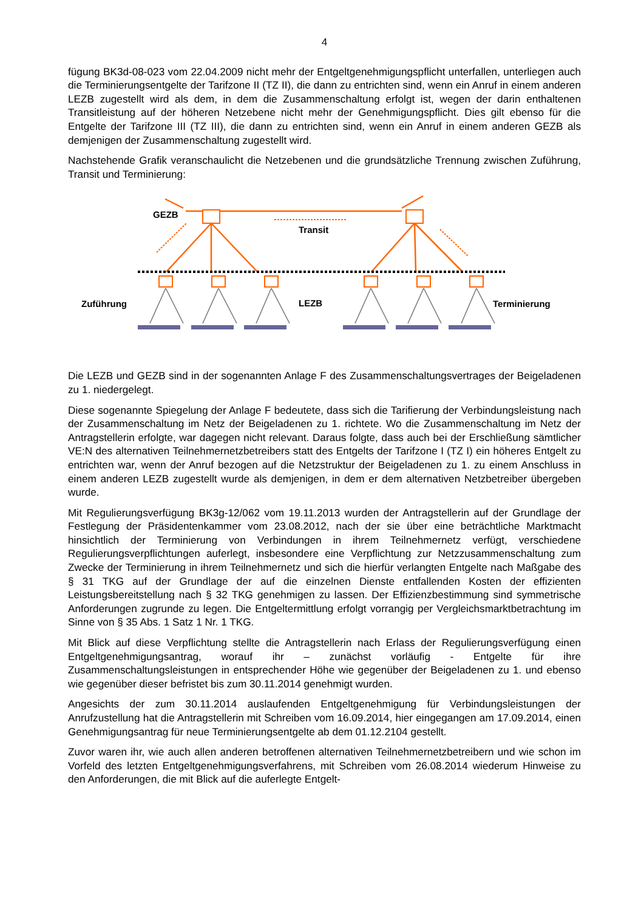4
fügung BK3d-08-023 vom 22.04.2009 nicht mehr der Entgeltgenehmigungspflicht unterfallen, unterliegen auch die Terminierungsentgelte der Tarifzone II (TZ II), die dann zu entrichten sind, wenn ein Anruf in einem anderen LEZB zugestellt wird als dem, in dem die Zusammenschaltung erfolgt ist, wegen der darin enthaltenen Transitleistung auf der höheren Netzebene nicht mehr der Genehmigungspflicht. Dies gilt ebenso für die Entgelte der Tarifzone III (TZ III), die dann zu entrichten sind, wenn ein Anruf in einem anderen GEZB als demjenigen der Zusammenschaltung zugestellt wird.
Nachstehende Grafik veranschaulicht die Netzebenen und die grundsätzliche Trennung zwischen Zuführung, Transit und Terminierung:
GEZB
Transit
Zuführung
LEZB
Terminierung
Die LEZB und GEZB sind in der sogenannten Anlage F des Zusammenschaltungsvertrages der Beigeladenen zu 1. niedergelegt.
Diese sogenannte Spiegelung der Anlage F bedeutete, dass sich die Tarifierung der Verbindungsleistung nach der Zusammenschaltung im Netz der Beigeladenen zu 1. richtete. Wo die Zusammenschaltung im Netz der Antragstellerin erfolgte, war dagegen nicht relevant. Daraus folgte, dass auch bei der Erschließung sämtlicher VE:N des alternativen Teilnehmernetzbetreibers statt des Entgelts der Tarifzone I (TZ I) ein höheres Entgelt zu entrichten war, wenn der Anruf bezogen auf die Netzstruktur der Beigeladenen zu 1. zu einem Anschluss in einem anderen LEZB zugestellt wurde als demjenigen, in dem er dem alternativen Netzbetreiber übergeben wurde.
Mit Regulierungsverfügung BK3g-12/062 vom 19.11.2013 wurden der Antragstellerin auf der Grundlage der Festlegung der Präsidentenkammer vom 23.08.2012, nach der sie über eine beträchtliche Marktmacht hinsichtlich der Terminierung von Verbindungen in ihrem Teilnehmernetz verfügt, verschiedene Regulierungsverpflichtungen auferlegt, insbesondere eine Verpflichtung zur Netzzusammenschaltung zum Zwecke der Terminierung in ihrem Teilnehmernetz und sich die hierfür verlangten Entgelte nach Maßgabe des § 31 TKG auf der Grundlage der auf die einzelnen Dienste entfallenden Kosten der effizienten Leistungsbereitstellung nach § 32 TKG genehmigen zu lassen. Der Effizienzbestimmung sind symmetrische Anforderungen zugrunde zu legen. Die Entgeltermittlung erfolgt vorrangig per Vergleichsmarktbetrachtung im Sinne von § 35 Abs. 1 Satz 1 Nr. 1 TKG.
Mit Blick auf diese Verpflichtung stellte die Antragstellerin nach Erlass der Regulierungsverfügung einen Entgeltgenehmigungsantrag, worauf ihr – zunächst vorläufig - Entgelte für ihre Zusammenschaltungsleistungen in entsprechender Höhe wie gegenüber der Beigeladenen zu 1. und ebenso wie gegenüber dieser befristet bis zum 30.11.2014 genehmigt wurden.
Angesichts der zum 30.11.2014 auslaufenden Entgeltgenehmigung für Verbindungsleistungen der Anrufzustellung hat die Antragstellerin mit Schreiben vom 16.09.2014, hier eingegangen am 17.09.2014, einen Genehmigungsantrag für neue Terminierungsentgelte ab dem 01.12.2104 gestellt.
Zuvor waren ihr, wie auch allen anderen betroffenen alternativen Teilnehmernetzbetreibern und wie schon im Vorfeld des letzten Entgeltgenehmigungsverfahrens, mit Schreiben vom 26.08.2014 wiederum Hinweise zu den Anforderungen, die mit Blick auf die auferlegte Entgelt-